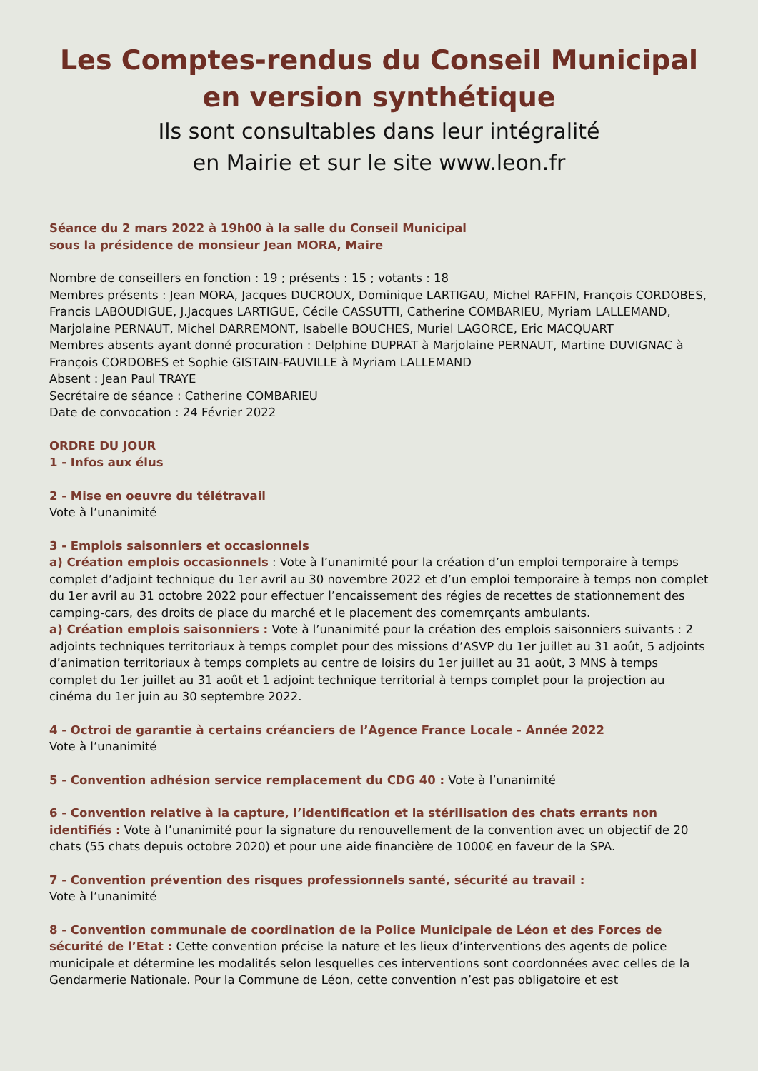Les Comptes-rendus du Conseil Municipal
en version synthétique
Ils sont consultables dans leur intégralité
en Mairie et sur le site www.leon.fr
Séance du 2 mars 2022 à 19h00 à la salle du Conseil Municipal
sous la présidence de monsieur Jean MORA, Maire
Nombre de conseillers en fonction : 19 ; présents : 15 ; votants : 18
Membres présents : Jean MORA, Jacques DUCROUX, Dominique LARTIGAU, Michel RAFFIN, François CORDOBES, Francis LABOUDIGUE, J.Jacques LARTIGUE, Cécile CASSUTTI, Catherine COMBARIEU, Myriam LALLEMAND, Marjolaine PERNAUT, Michel DARREMONT, Isabelle BOUCHES, Muriel LAGORCE, Eric MACQUART
Membres absents ayant donné procuration : Delphine DUPRAT à Marjolaine PERNAUT, Martine DUVIGNAC à François CORDOBES et Sophie GISTAIN-FAUVILLE à Myriam LALLEMAND
Absent : Jean Paul TRAYE
Secrétaire de séance : Catherine COMBARIEU
Date de convocation : 24 Février 2022
ORDRE DU JOUR
1 - Infos aux élus
2 - Mise en oeuvre du télétravail
Vote à l’unanimité
3 - Emplois saisonniers et occasionnels
a) Création emplois occasionnels : Vote à l’unanimité pour la création d’un emploi temporaire à temps complet d’adjoint technique du 1er avril au 30 novembre 2022 et d’un emploi temporaire à temps non complet du 1er avril au 31 octobre 2022 pour effectuer l’encaissement des régies de recettes de stationnement des camping-cars, des droits de place du marché et le placement des comemrçants ambulants.
a) Création emplois saisonniers : Vote à l’unanimité pour la création des emplois saisonniers suivants : 2 adjoints techniques territoriaux à temps complet pour des missions d’ASVP du 1er juillet au 31 août, 5 adjoints d’animation territoriaux à temps complets au centre de loisirs du 1er juillet au 31 août, 3 MNS à temps complet du 1er juillet au 31 août et 1 adjoint technique territorial à temps complet pour la projection au cinéma du 1er juin au 30 septembre 2022.
4 - Octroi de garantie à certains créanciers de l’Agence France Locale - Année 2022
Vote à l’unanimité
5 - Convention adhésion service remplacement du CDG 40 : Vote à l’unanimité
6 - Convention relative à la capture, l’identification et la stérilisation des chats errants non identifiés : Vote à l’unanimité pour la signature du renouvellement de la convention avec un objectif de 20 chats (55 chats depuis octobre 2020) et pour une aide financière de 1000€ en faveur de la SPA.
7 - Convention prévention des risques professionnels santé, sécurité au travail :
Vote à l’unanimité
8 - Convention communale de coordination de la Police Municipale de Léon et des Forces de sécurité de l’Etat : Cette convention précise la nature et les lieux d’interventions des agents de police municipale et détermine les modalités selon lesquelles ces interventions sont coordonnées avec celles de la Gendarmerie Nationale. Pour la Commune de Léon, cette convention n’est pas obligatoire et est